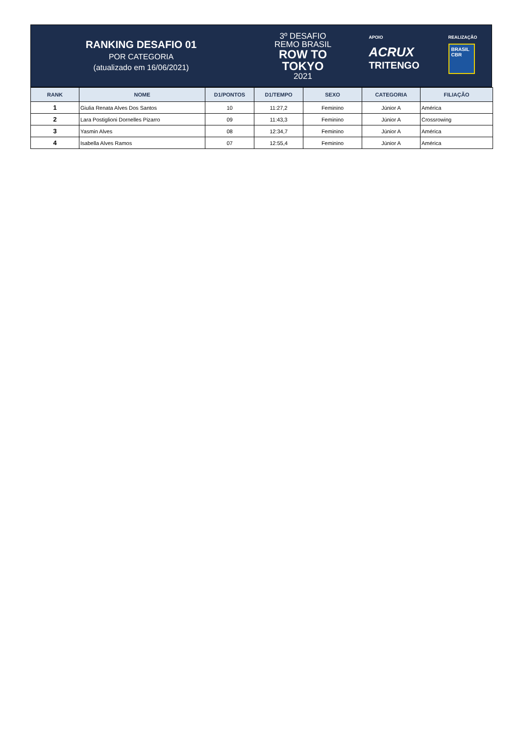RANKING DESAFIO 01
POR CATEGORIA
(atualizado em 16/06/2021)
3º DESAFIO
REMO BRASIL
ROW TO
TOKYO
2021
APOIO
ACRUX
TRITENGO
REALIZAÇÃO
BRASIL CBR
| RANK | NOME | D1/PONTOS | D1/TEMPO | SEXO | CATEGORIA | FILIAÇÃO |
| --- | --- | --- | --- | --- | --- | --- |
| 1 | Giulia Renata Alves Dos Santos | 10 | 11:27,2 | Feminino | Júnior A | América |
| 2 | Lara Postiglioni Dornelles Pizarro | 09 | 11:43,3 | Feminino | Júnior A | Crossrowing |
| 3 | Yasmin Alves | 08 | 12:34,7 | Feminino | Júnior A | América |
| 4 | Isabella Alves Ramos | 07 | 12:55,4 | Feminino | Júnior A | América |